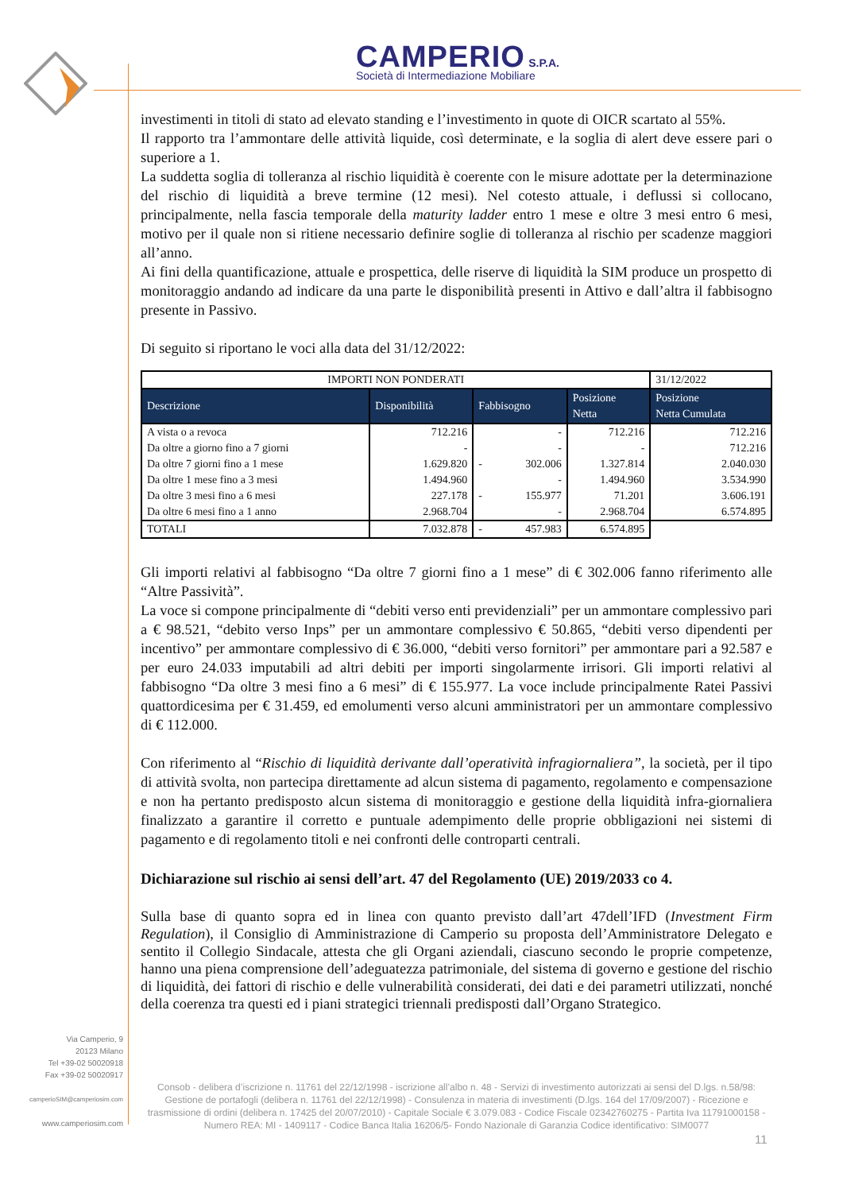CAMPERIO S.P.A.
Società di Intermediazione Mobiliare
investimenti in titoli di stato ad elevato standing e l’investimento in quote di OICR scartato al 55%.
Il rapporto tra l’ammontare delle attività liquide, così determinate, e la soglia di alert deve essere pari o superiore a 1.
La suddetta soglia di tolleranza al rischio liquidità è coerente con le misure adottate per la determinazione del rischio di liquidità a breve termine (12 mesi). Nel cotesto attuale, i deflussi si collocano, principalmente, nella fascia temporale della maturity ladder entro 1 mese e oltre 3 mesi entro 6 mesi, motivo per il quale non si ritiene necessario definire soglie di tolleranza al rischio per scadenze maggiori all’anno.
Ai fini della quantificazione, attuale e prospettica, delle riserve di liquidità la SIM produce un prospetto di monitoraggio andando ad indicare da una parte le disponibilità presenti in Attivo e dall’altra il fabbisogno presente in Passivo.
Di seguito si riportano le voci alla data del 31/12/2022:
| IMPORTI NON PONDERATI | | | | | 31/12/2022 |
| --- | --- | --- | --- | --- | --- |
| Descrizione | Disponibilità | Fabbisogno | | Posizione Netta | Posizione Netta Cumulata |
| A vista o a revoca | 712.216 | | - | 712.216 | 712.216 |
| Da oltre a giorno fino a 7 giorni | - | | - | - | 712.216 |
| Da oltre 7 giorni fino a 1 mese | 1.629.820 | - | 302.006 | 1.327.814 | 2.040.030 |
| Da oltre 1 mese fino a 3 mesi | 1.494.960 | | - | 1.494.960 | 3.534.990 |
| Da oltre 3 mesi fino a 6 mesi | 227.178 | - | 155.977 | 71.201 | 3.606.191 |
| Da oltre 6 mesi fino a 1 anno | 2.968.704 | | - | 2.968.704 | 6.574.895 |
| TOTALI | 7.032.878 | - | 457.983 | 6.574.895 | |
Gli importi relativi al fabbisogno “Da oltre 7 giorni fino a 1 mese” di € 302.006 fanno riferimento alle “Altre Passività”.
La voce si compone principalmente di “debiti verso enti previdenziali” per un ammontare complessivo pari a € 98.521, “debito verso Inps” per un ammontare complessivo € 50.865, “debiti verso dipendenti per incentivo” per ammontare complessivo di € 36.000, “debiti verso fornitori” per ammontare pari a 92.587 e per euro 24.033 imputabili ad altri debiti per importi singolarmente irrisori. Gli importi relativi al fabbisogno “Da oltre 3 mesi fino a 6 mesi” di € 155.977. La voce include principalmente Ratei Passivi quattordicesima per € 31.459, ed emolumenti verso alcuni amministratori per un ammontare complessivo di € 112.000.
Con riferimento al “Rischio di liquidità derivante dall’operatività infragiornaliera”, la società, per il tipo di attività svolta, non partecipa direttamente ad alcun sistema di pagamento, regolamento e compensazione e non ha pertanto predisposto alcun sistema di monitoraggio e gestione della liquidità infra-giornaliera finalizzato a garantire il corretto e puntuale adempimento delle proprie obbligazioni nei sistemi di pagamento e di regolamento titoli e nei confronti delle controparti centrali.
Dichiarazione sul rischio ai sensi dell’art. 47 del Regolamento (UE) 2019/2033 co 4.
Sulla base di quanto sopra ed in linea con quanto previsto dall’art 47dell’IFD (Investment Firm Regulation), il Consiglio di Amministrazione di Camperio su proposta dell’Amministratore Delegato e sentito il Collegio Sindacale, attesta che gli Organi aziendali, ciascuno secondo le proprie competenze, hanno una piena comprensione dell’adeguatezza patrimoniale, del sistema di governo e gestione del rischio di liquidità, dei fattori di rischio e delle vulnerabilità considerati, dei dati e dei parametri utilizzati, nonché della coerenza tra questi ed i piani strategici triennali predisposti dall’Organo Strategico.
Via Camperio, 9
20123 Milano
Tel +39-02 50020918
Fax +39-02 50020917
camperioSIM@camperiosim.com
www.camperiosim.com
Consob - delibera d’iscrizione n. 11761 del 22/12/1998 - iscrizione all’albo n. 48 - Servizi di investimento autorizzati ai sensi del D.lgs. n.58/98: Gestione de portafogli (delibera n. 11761 del 22/12/1998) - Consulenza in materia di investimenti (D.lgs. 164 del 17/09/2007) - Ricezione e trasmissione di ordini (delibera n. 17425 del 20/07/2010) - Capitale Sociale € 3.079.083 - Codice Fiscale 02342760275 - Partita Iva 11791000158 - Numero REA: MI - 1409117 - Codice Banca Italia 16206/5- Fondo Nazionale di Garanzia Codice identificativo: SIM0077
11